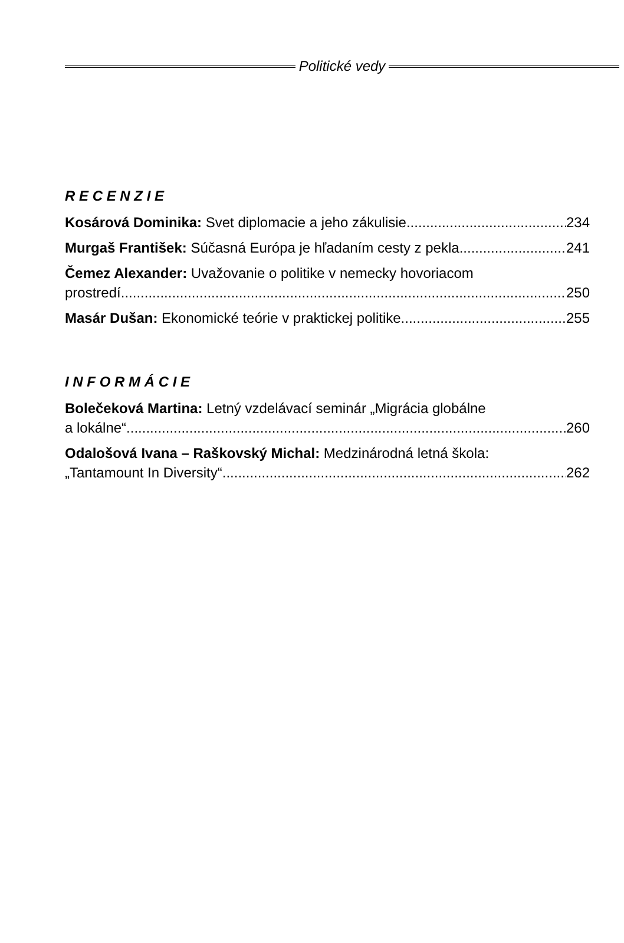Politické vedy
R E C E N Z I E
Kosárová Dominika: Svet diplomacie a jeho zákulisie 234
Murgaš František: Súčasná Európa je hľadaním cesty z pekla 241
Čemez Alexander: Uvažovanie o politike v nemecky hovoriacom
prostredí 250
Masár Dušan: Ekonomické teórie v praktickej politike 255
I N F O R M Á C I E
Bolečeková Martina: Letný vzdelávací seminár „Migrácia globálne
a lokálne“ 260
Odalošová Ivana – Raškovský Michal: Medzinárodná letná škola:
„Tantamount In Diversity“ 262